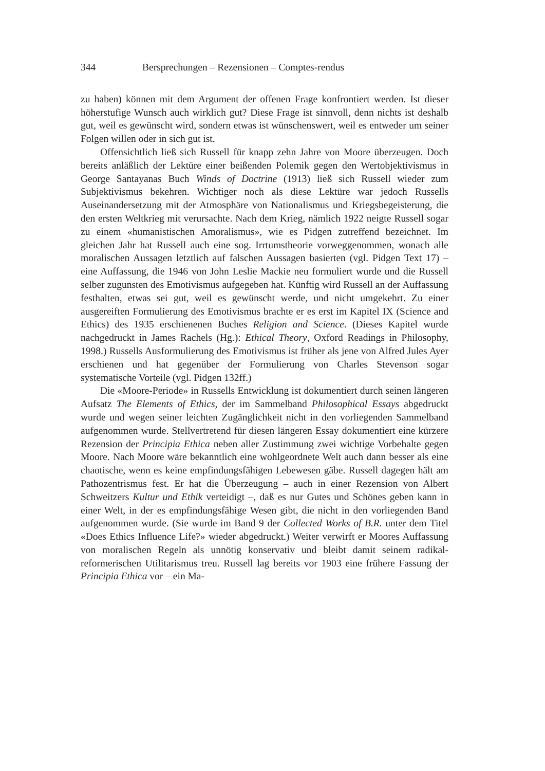344 Bersprechungen – Rezensionen – Comptes-rendus
zu haben) können mit dem Argument der offenen Frage konfrontiert werden. Ist dieser höherstufige Wunsch auch wirklich gut? Diese Frage ist sinnvoll, denn nichts ist deshalb gut, weil es gewünscht wird, sondern etwas ist wünschenswert, weil es entweder um seiner Folgen willen oder in sich gut ist.
Offensichtlich ließ sich Russell für knapp zehn Jahre von Moore überzeugen. Doch bereits anläßlich der Lektüre einer beißenden Polemik gegen den Wertobjektivismus in George Santayanas Buch Winds of Doctrine (1913) ließ sich Russell wieder zum Subjektivismus bekehren. Wichtiger noch als diese Lektüre war jedoch Russells Auseinandersetzung mit der Atmosphäre von Nationalismus und Kriegsbegeisterung, die den ersten Weltkrieg mit verursachte. Nach dem Krieg, nämlich 1922 neigte Russell sogar zu einem «humanistischen Amoralismus», wie es Pidgen zutreffend bezeichnet. Im gleichen Jahr hat Russell auch eine sog. Irrtumstheorie vorweggenommen, wonach alle moralischen Aussagen letztlich auf falschen Aussagen basierten (vgl. Pidgen Text 17) – eine Auffassung, die 1946 von John Leslie Mackie neu formuliert wurde und die Russell selber zugunsten des Emotivismus aufgegeben hat. Künftig wird Russell an der Auffassung festhalten, etwas sei gut, weil es gewünscht werde, und nicht umgekehrt. Zu einer ausgereiften Formulierung des Emotivismus brachte er es erst im Kapitel IX (Science and Ethics) des 1935 erschienenen Buches Religion and Science. (Dieses Kapitel wurde nachgedruckt in James Rachels (Hg.): Ethical Theory, Oxford Readings in Philosophy, 1998.) Russells Ausformulierung des Emotivismus ist früher als jene von Alfred Jules Ayer erschienen und hat gegenüber der Formulierung von Charles Stevenson sogar systematische Vorteile (vgl. Pidgen 132ff.)
Die «Moore-Periode» in Russells Entwicklung ist dokumentiert durch seinen längeren Aufsatz The Elements of Ethics, der im Sammelband Philosophical Essays abgedruckt wurde und wegen seiner leichten Zugänglichkeit nicht in den vorliegenden Sammelband aufgenommen wurde. Stellvertretend für diesen längeren Essay dokumentiert eine kürzere Rezension der Principia Ethica neben aller Zustimmung zwei wichtige Vorbehalte gegen Moore. Nach Moore wäre bekanntlich eine wohlgeordnete Welt auch dann besser als eine chaotische, wenn es keine empfindungsfähigen Lebewesen gäbe. Russell dagegen hält am Pathozentrismus fest. Er hat die Überzeugung – auch in einer Rezension von Albert Schweitzers Kultur und Ethik verteidigt –, daß es nur Gutes und Schönes geben kann in einer Welt, in der es empfindungsfähige Wesen gibt, die nicht in den vorliegenden Band aufgenommen wurde. (Sie wurde im Band 9 der Collected Works of B.R. unter dem Titel «Does Ethics Influence Life?» wieder abgedruckt.) Weiter verwirft er Moores Auffassung von moralischen Regeln als unnötig konservativ und bleibt damit seinem radikal-reformerischen Utilitarismus treu. Russell lag bereits vor 1903 eine frühere Fassung der Principia Ethica vor – ein Ma-